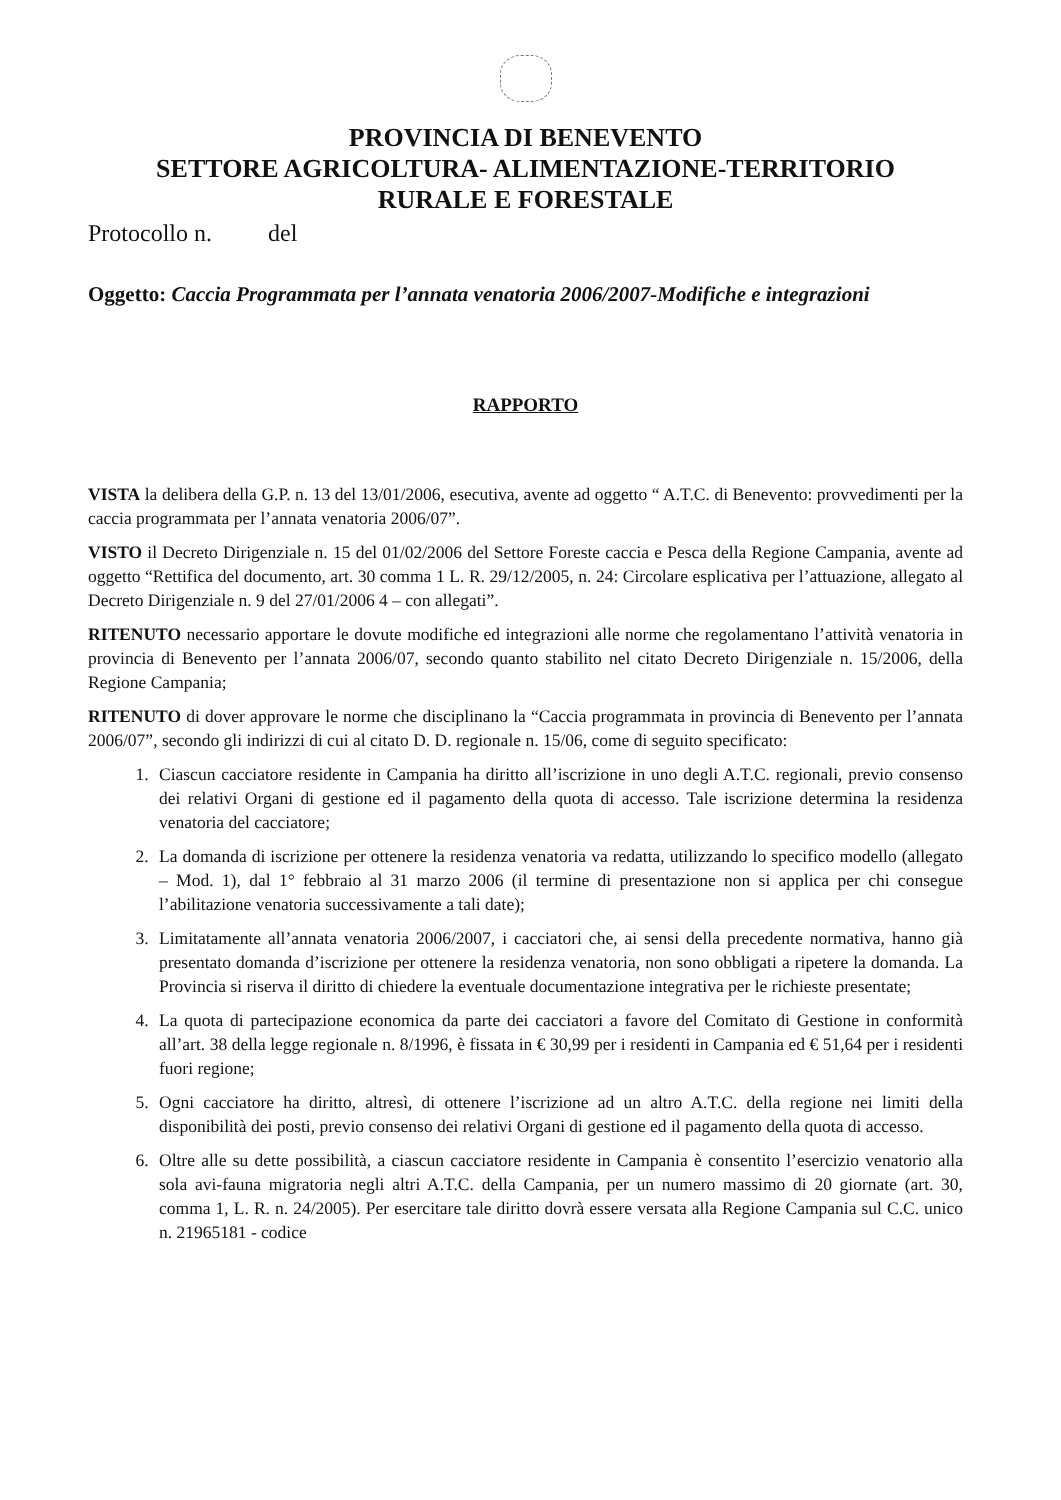PROVINCIA DI BENEVENTO
SETTORE AGRICOLTURA- ALIMENTAZIONE-TERRITORIO
RURALE E FORESTALE
Protocollo n. del
Oggetto: Caccia Programmata per l’annata venatoria 2006/2007-Modifiche e integrazioni
RAPPORTO
VISTA la delibera della G.P. n. 13 del 13/01/2006, esecutiva, avente ad oggetto “ A.T.C. di Benevento: provvedimenti per la caccia programmata per l’annata venatoria 2006/07”.
VISTO il Decreto Dirigenziale n. 15 del 01/02/2006 del Settore Foreste caccia e Pesca della Regione Campania, avente ad oggetto “Rettifica del documento, art. 30 comma 1 L. R. 29/12/2005, n. 24: Circolare esplicativa per l’attuazione, allegato al Decreto Dirigenziale n. 9 del 27/01/2006 4 – con allegati”.
RITENUTO necessario apportare le dovute modifiche ed integrazioni alle norme che regolamentano l’attività venatoria in provincia di Benevento per l’annata 2006/07, secondo quanto stabilito nel citato Decreto Dirigenziale n. 15/2006, della Regione Campania;
RITENUTO di dover approvare le norme che disciplinano la “Caccia programmata in provincia di Benevento per l’annata 2006/07”, secondo gli indirizzi di cui al citato D. D. regionale n. 15/06, come di seguito specificato:
1. Ciascun cacciatore residente in Campania ha diritto all’iscrizione in uno degli A.T.C. regionali, previo consenso dei relativi Organi di gestione ed il pagamento della quota di accesso. Tale iscrizione determina la residenza venatoria del cacciatore;
2. La domanda di iscrizione per ottenere la residenza venatoria va redatta, utilizzando lo specifico modello (allegato – Mod. 1), dal 1° febbraio al 31 marzo 2006 (il termine di presentazione non si applica per chi consegue l’abilitazione venatoria successivamente a tali date);
3. Limitatamente all’annata venatoria 2006/2007, i cacciatori che, ai sensi della precedente normativa, hanno già presentato domanda d’iscrizione per ottenere la residenza venatoria, non sono obbligati a ripetere la domanda. La Provincia si riserva il diritto di chiedere la eventuale documentazione integrativa per le richieste presentate;
4. La quota di partecipazione economica da parte dei cacciatori a favore del Comitato di Gestione in conformità all’art. 38 della legge regionale n. 8/1996, è fissata in € 30,99 per i residenti in Campania ed € 51,64 per i residenti fuori regione;
5. Ogni cacciatore ha diritto, altresì, di ottenere l’iscrizione ad un altro A.T.C. della regione nei limiti della disponibilità dei posti, previo consenso dei relativi Organi di gestione ed il pagamento della quota di accesso.
6. Oltre alle su dette possibilità, a ciascun cacciatore residente in Campania è consentito l’esercizio venatorio alla sola avi-fauna migratoria negli altri A.T.C. della Campania, per un numero massimo di 20 giornate (art. 30, comma 1, L. R. n. 24/2005). Per esercitare tale diritto dovrà essere versata alla Regione Campania sul C.C. unico n. 21965181 - codice